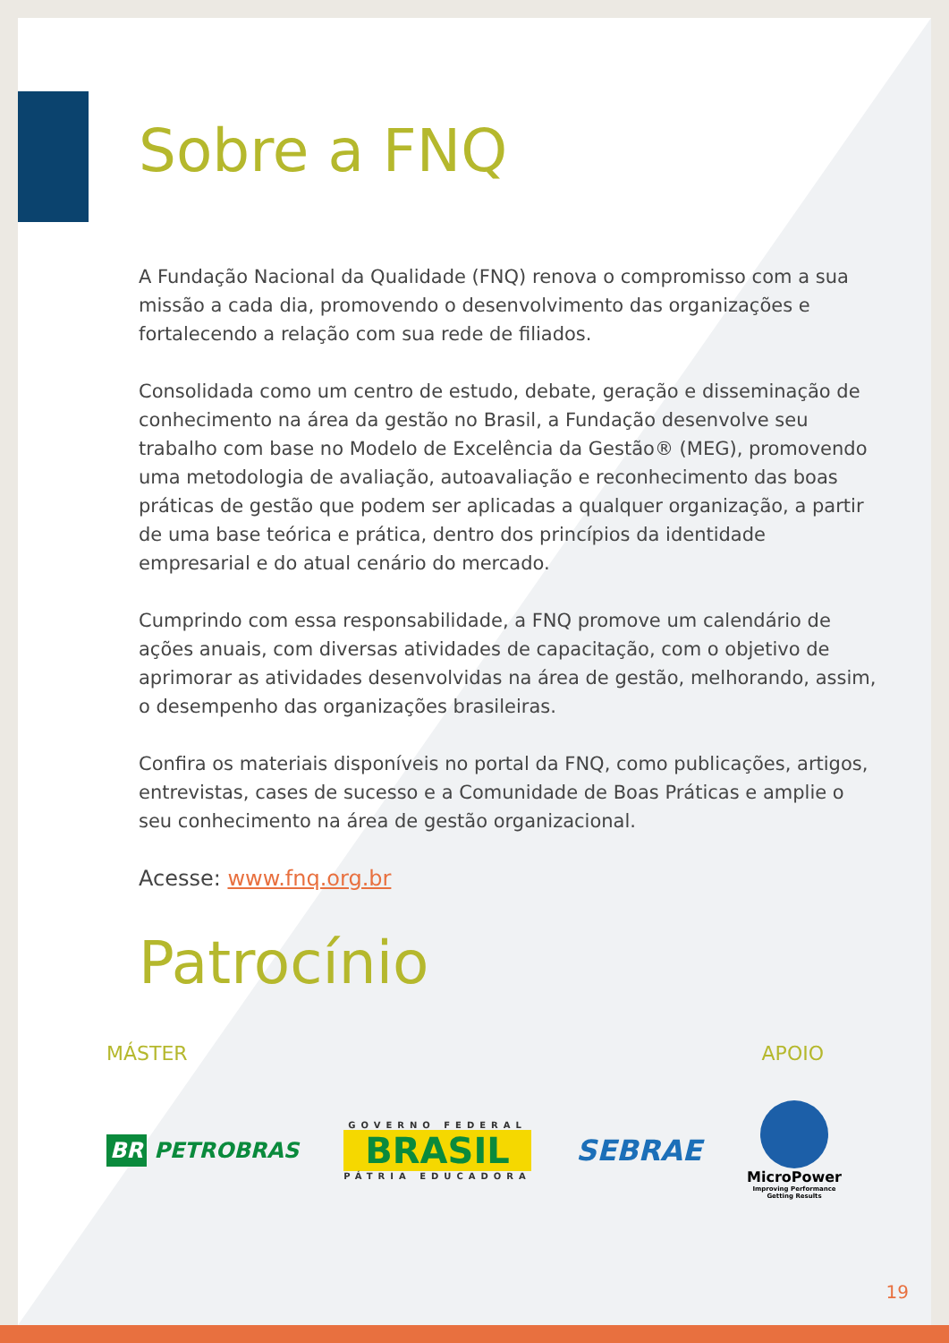Sobre a FNQ
A Fundação Nacional da Qualidade (FNQ) renova o compromisso com a sua missão a cada dia, promovendo o desenvolvimento das organizações e fortalecendo a relação com sua rede de filiados.
Consolidada como um centro de estudo, debate, geração e disseminação de conhecimento na área da gestão no Brasil, a Fundação desenvolve seu trabalho com base no Modelo de Excelência da Gestão® (MEG), promovendo uma metodologia de avaliação, autoavaliação e reconhecimento das boas práticas de gestão que podem ser aplicadas a qualquer organização, a partir de uma base teórica e prática, dentro dos princípios da identidade empresarial e do atual cenário do mercado.
Cumprindo com essa responsabilidade, a FNQ promove um calendário de ações anuais, com diversas atividades de capacitação, com o objetivo de aprimorar as atividades desenvolvidas na área de gestão, melhorando, assim, o desempenho das organizações brasileiras.
Confira os materiais disponíveis no portal da FNQ, como publicações, artigos, entrevistas, cases de sucesso e a Comunidade de Boas Práticas e amplie o seu conhecimento na área de gestão organizacional.
Acesse: www.fnq.org.br
Patrocínio
MÁSTER APOIO
BR PETROBRAS
GOVERNO FEDERAL
BRASIL
PÁTRIA EDUCADORA
SEBRAE
MicroPower
Improving Performance
Getting Results
19